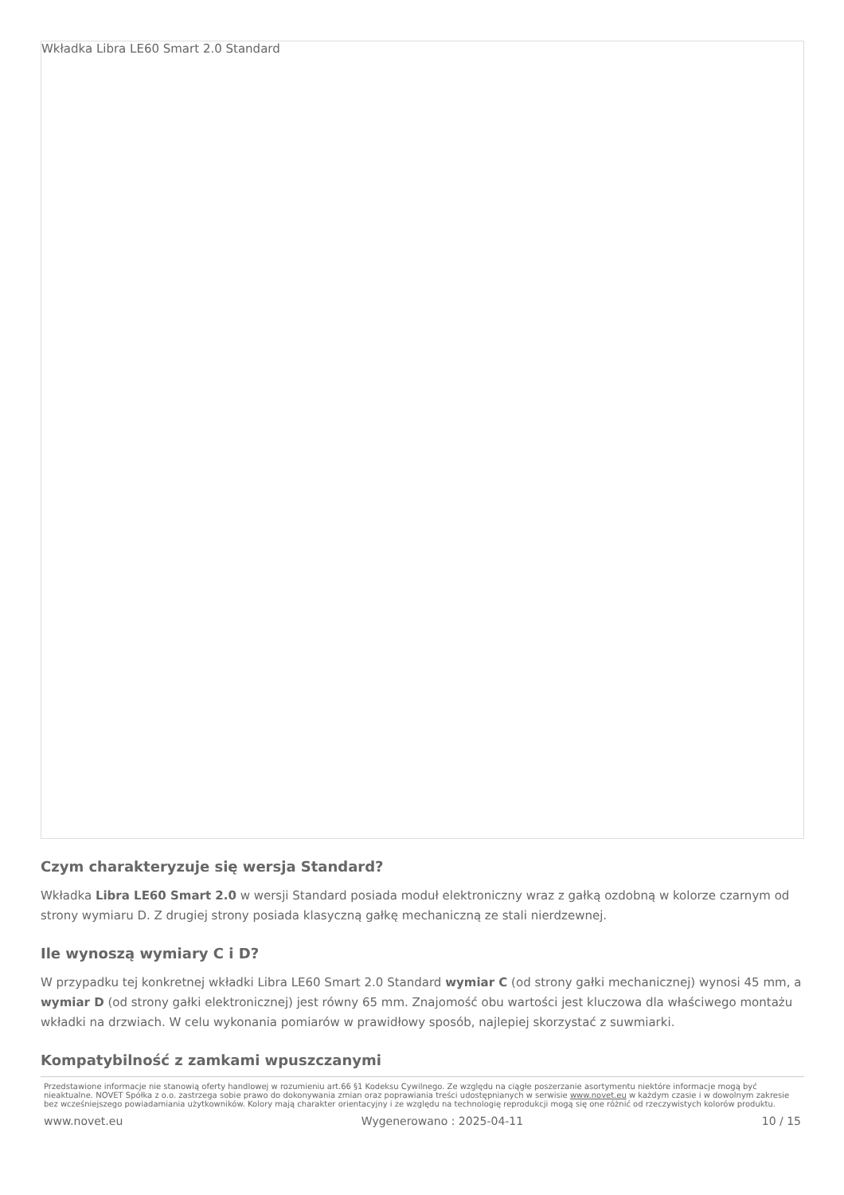Wkładka Libra LE60 Smart 2.0 Standard
Czym charakteryzuje się wersja Standard?
Wkładka Libra LE60 Smart 2.0 w wersji Standard posiada moduł elektroniczny wraz z gałką ozdobną w kolorze czarnym od strony wymiaru D. Z drugiej strony posiada klasyczną gałkę mechaniczną ze stali nierdzewnej.
Ile wynoszą wymiary C i D?
W przypadku tej konkretnej wkładki Libra LE60 Smart 2.0 Standard wymiar C (od strony gałki mechanicznej) wynosi 45 mm, a wymiar D (od strony gałki elektronicznej) jest równy 65 mm. Znajomość obu wartości jest kluczowa dla właściwego montażu wkładki na drzwiach. W celu wykonania pomiarów w prawidłowy sposób, najlepiej skorzystać z suwmiarki.
Kompatybilność z zamkami wpuszczanymi
Przedstawione informacje nie stanowią oferty handlowej w rozumieniu art.66 §1 Kodeksu Cywilnego. Ze względu na ciągłe poszerzanie asortymentu niektóre informacje mogą być nieaktualne. NOVET Spółka z o.o. zastrzega sobie prawo do dokonywania zmian oraz poprawiania treści udostępnianych w serwisie www.novet.eu w każdym czasie i w dowolnym zakresie bez wcześniejszego powiadamiania użytkowników. Kolory mają charakter orientacyjny i ze względu na technologię reprodukcji mogą się one różnić od rzeczywistych kolorów produktu.
www.novet.eu Wygenerowano : 2025-04-11 10 / 15